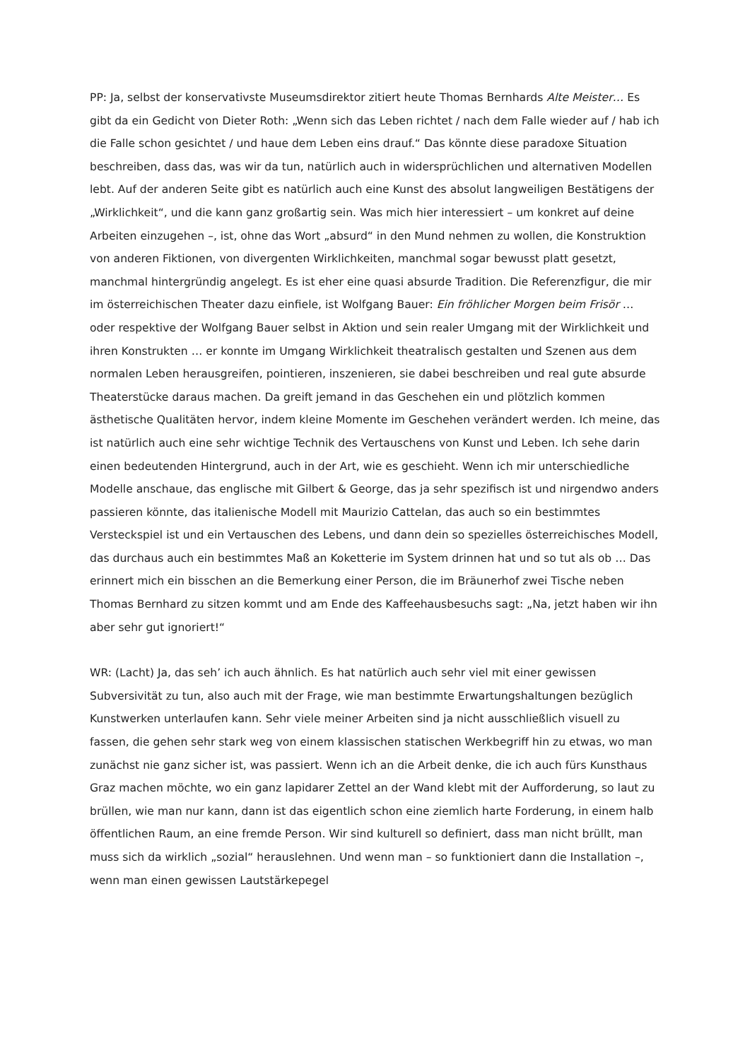PP: Ja, selbst der konservativste Museumsdirektor zitiert heute Thomas Bernhards Alte Meister… Es gibt da ein Gedicht von Dieter Roth: „Wenn sich das Leben richtet / nach dem Falle wieder auf / hab ich die Falle schon gesichtet / und haue dem Leben eins drauf.“ Das könnte diese paradoxe Situation beschreiben, dass das, was wir da tun, natürlich auch in widersprüchlichen und alternativen Modellen lebt. Auf der anderen Seite gibt es natürlich auch eine Kunst des absolut langweiligen Bestätigens der „Wirklichkeit“, und die kann ganz großartig sein. Was mich hier interessiert – um konkret auf deine Arbeiten einzugehen –, ist, ohne das Wort „absurd“ in den Mund nehmen zu wollen, die Konstruktion von anderen Fiktionen, von divergenten Wirklichkeiten, manchmal sogar bewusst platt gesetzt, manchmal hintergründig angelegt. Es ist eher eine quasi absurde Tradition. Die Referenzfigur, die mir im österreichischen Theater dazu einfiele, ist Wolfgang Bauer: Ein fröhlicher Morgen beim Frisör … oder respektive der Wolfgang Bauer selbst in Aktion und sein realer Umgang mit der Wirklichkeit und ihren Konstrukten … er konnte im Umgang Wirklichkeit theatralisch gestalten und Szenen aus dem normalen Leben herausgreifen, pointieren, inszenieren, sie dabei beschreiben und real gute absurde Theaterstücke daraus machen. Da greift jemand in das Geschehen ein und plötzlich kommen ästhetische Qualitäten hervor, indem kleine Momente im Geschehen verändert werden. Ich meine, das ist natürlich auch eine sehr wichtige Technik des Vertauschens von Kunst und Leben. Ich sehe darin einen bedeutenden Hintergrund, auch in der Art, wie es geschieht. Wenn ich mir unterschiedliche Modelle anschaue, das englische mit Gilbert & George, das ja sehr spezifisch ist und nirgendwo anders passieren könnte, das italienische Modell mit Maurizio Cattelan, das auch so ein bestimmtes Versteckspiel ist und ein Vertauschen des Lebens, und dann dein so spezielles österreichisches Modell, das durchaus auch ein bestimmtes Maß an Koketterie im System drinnen hat und so tut als ob … Das erinnert mich ein bisschen an die Bemerkung einer Person, die im Bräunerhof zwei Tische neben Thomas Bernhard zu sitzen kommt und am Ende des Kaffeehausbesuchs sagt: „Na, jetzt haben wir ihn aber sehr gut ignoriert!“
WR: (Lacht) Ja, das seh’ ich auch ähnlich. Es hat natürlich auch sehr viel mit einer gewissen Subversivität zu tun, also auch mit der Frage, wie man bestimmte Erwartungshaltungen bezüglich Kunstwerken unterlaufen kann. Sehr viele meiner Arbeiten sind ja nicht ausschließlich visuell zu fassen, die gehen sehr stark weg von einem klassischen statischen Werkbegriff hin zu etwas, wo man zunächst nie ganz sicher ist, was passiert. Wenn ich an die Arbeit denke, die ich auch fürs Kunsthaus Graz machen möchte, wo ein ganz lapidarer Zettel an der Wand klebt mit der Aufforderung, so laut zu brüllen, wie man nur kann, dann ist das eigentlich schon eine ziemlich harte Forderung, in einem halb öffentlichen Raum, an eine fremde Person. Wir sind kulturell so definiert, dass man nicht brüllt, man muss sich da wirklich „sozial“ herauslehnen. Und wenn man – so funktioniert dann die Installation –, wenn man einen gewissen Lautstärkepegel